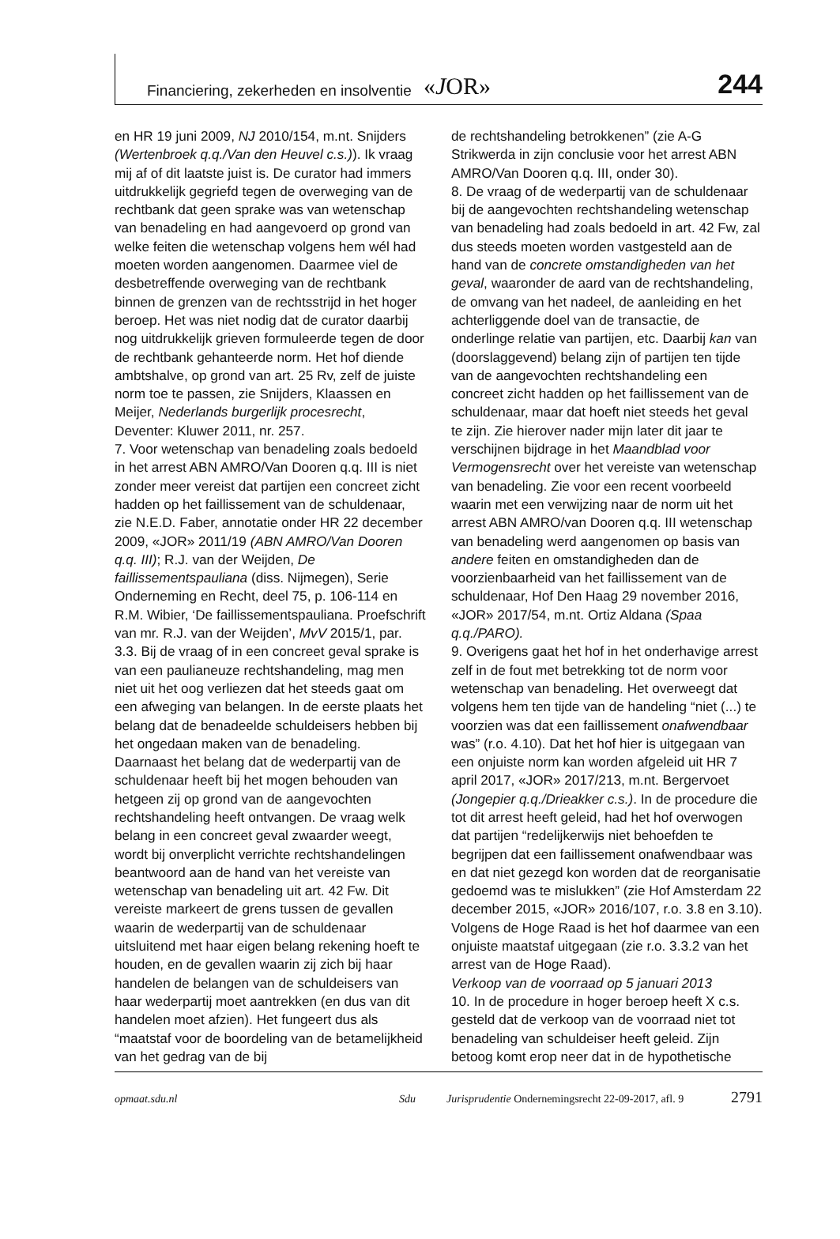Financiering, zekerheden en insolventie «JOR» 244
en HR 19 juni 2009, NJ 2010/154, m.nt. Snijders (Wertenbroek q.q./Van den Heuvel c.s.)). Ik vraag mij af of dit laatste juist is. De curator had immers uitdrukkelijk gegriefd tegen de overweging van de rechtbank dat geen sprake was van wetenschap van benadeling en had aangevoerd op grond van welke feiten die wetenschap volgens hem wél had moeten worden aangenomen. Daarmee viel de desbetreffende overweging van de rechtbank binnen de grenzen van de rechtsstrijd in het hoger beroep. Het was niet nodig dat de curator daarbij nog uitdrukkelijk grieven formuleerde tegen de door de rechtbank gehanteerde norm. Het hof diende ambtshalve, op grond van art. 25 Rv, zelf de juiste norm toe te passen, zie Snijders, Klaassen en Meijer, Nederlands burgerlijk procesrecht, Deventer: Kluwer 2011, nr. 257.
7. Voor wetenschap van benadeling zoals bedoeld in het arrest ABN AMRO/Van Dooren q.q. III is niet zonder meer vereist dat partijen een concreet zicht hadden op het faillissement van de schuldenaar, zie N.E.D. Faber, annotatie onder HR 22 december 2009, «JOR» 2011/19 (ABN AMRO/Van Dooren q.q. III); R.J. van der Weijden, De faillissementspauliana (diss. Nijmegen), Serie Onderneming en Recht, deel 75, p. 106-114 en R.M. Wibier, ‘De faillissementspauliana. Proefschrift van mr. R.J. van der Weijden’, MvV 2015/1, par. 3.3. Bij de vraag of in een concreet geval sprake is van een paulianeuze rechtshandeling, mag men niet uit het oog verliezen dat het steeds gaat om een afweging van belangen. In de eerste plaats het belang dat de benadeelde schuldeisers hebben bij het ongedaan maken van de benadeling. Daarnaast het belang dat de wederpartij van de schuldenaar heeft bij het mogen behouden van hetgeen zij op grond van de aangevochten rechtshandeling heeft ontvangen. De vraag welk belang in een concreet geval zwaarder weegt, wordt bij onverplicht verrichte rechtshandelingen beantwoord aan de hand van het vereiste van wetenschap van benadeling uit art. 42 Fw. Dit vereiste markeert de grens tussen de gevallen waarin de wederpartij van de schuldenaar uitsluitend met haar eigen belang rekening hoeft te houden, en de gevallen waarin zij zich bij haar handelen de belangen van de schuldeisers van haar wederpartij moet aantrekken (en dus van dit handelen moet afzien). Het fungeert dus als “maatstaf voor de boordeling van de betamelijkheid van het gedrag van de bij
de rechtshandeling betrokkenen” (zie A-G Strikwerda in zijn conclusie voor het arrest ABN AMRO/Van Dooren q.q. III, onder 30).
8. De vraag of de wederpartij van de schuldenaar bij de aangevochten rechtshandeling wetenschap van benadeling had zoals bedoeld in art. 42 Fw, zal dus steeds moeten worden vastgesteld aan de hand van de concrete omstandigheden van het geval, waaronder de aard van de rechtshandeling, de omvang van het nadeel, de aanleiding en het achterliggende doel van de transactie, de onderlinge relatie van partijen, etc. Daarbij kan van (doorslaggevend) belang zijn of partijen ten tijde van de aangevochten rechtshandeling een concreet zicht hadden op het faillissement van de schuldenaar, maar dat hoeft niet steeds het geval te zijn. Zie hierover nader mijn later dit jaar te verschijnen bijdrage in het Maandblad voor Vermogensrecht over het vereiste van wetenschap van benadeling. Zie voor een recent voorbeeld waarin met een verwijzing naar de norm uit het arrest ABN AMRO/van Dooren q.q. III wetenschap van benadeling werd aangenomen op basis van andere feiten en omstandigheden dan de voorzienbaarheid van het faillissement van de schuldenaar, Hof Den Haag 29 november 2016, «JOR» 2017/54, m.nt. Ortiz Aldana (Spaa q.q./PARO).
9. Overigens gaat het hof in het onderhavige arrest zelf in de fout met betrekking tot de norm voor wetenschap van benadeling. Het overweegt dat volgens hem ten tijde van de handeling “niet (...) te voorzien was dat een faillissement onafwendbaar was” (r.o. 4.10). Dat het hof hier is uitgegaan van een onjuiste norm kan worden afgeleid uit HR 7 april 2017, «JOR» 2017/213, m.nt. Bergervoet (Jongepier q.q./Drieakker c.s.). In de procedure die tot dit arrest heeft geleid, had het hof overwogen dat partijen “redelijkerwijs niet behoefden te begrijpen dat een faillissement onafwendbaar was en dat niet gezegd kon worden dat de reorganisatie gedoemd was te mislukken” (zie Hof Amsterdam 22 december 2015, «JOR» 2016/107, r.o. 3.8 en 3.10). Volgens de Hoge Raad is het hof daarmee van een onjuiste maatstaf uitgegaan (zie r.o. 3.3.2 van het arrest van de Hoge Raad).
Verkoop van de voorraad op 5 januari 2013
10. In de procedure in hoger beroep heeft X c.s. gesteld dat de verkoop van de voorraad niet tot benadeling van schuldeiser heeft geleid. Zijn betoog komt erop neer dat in de hypothetische
opmaat.sdu.nl Sdu Jurisprudentie Ondernemingsrecht 22-09-2017, afl. 9 2791